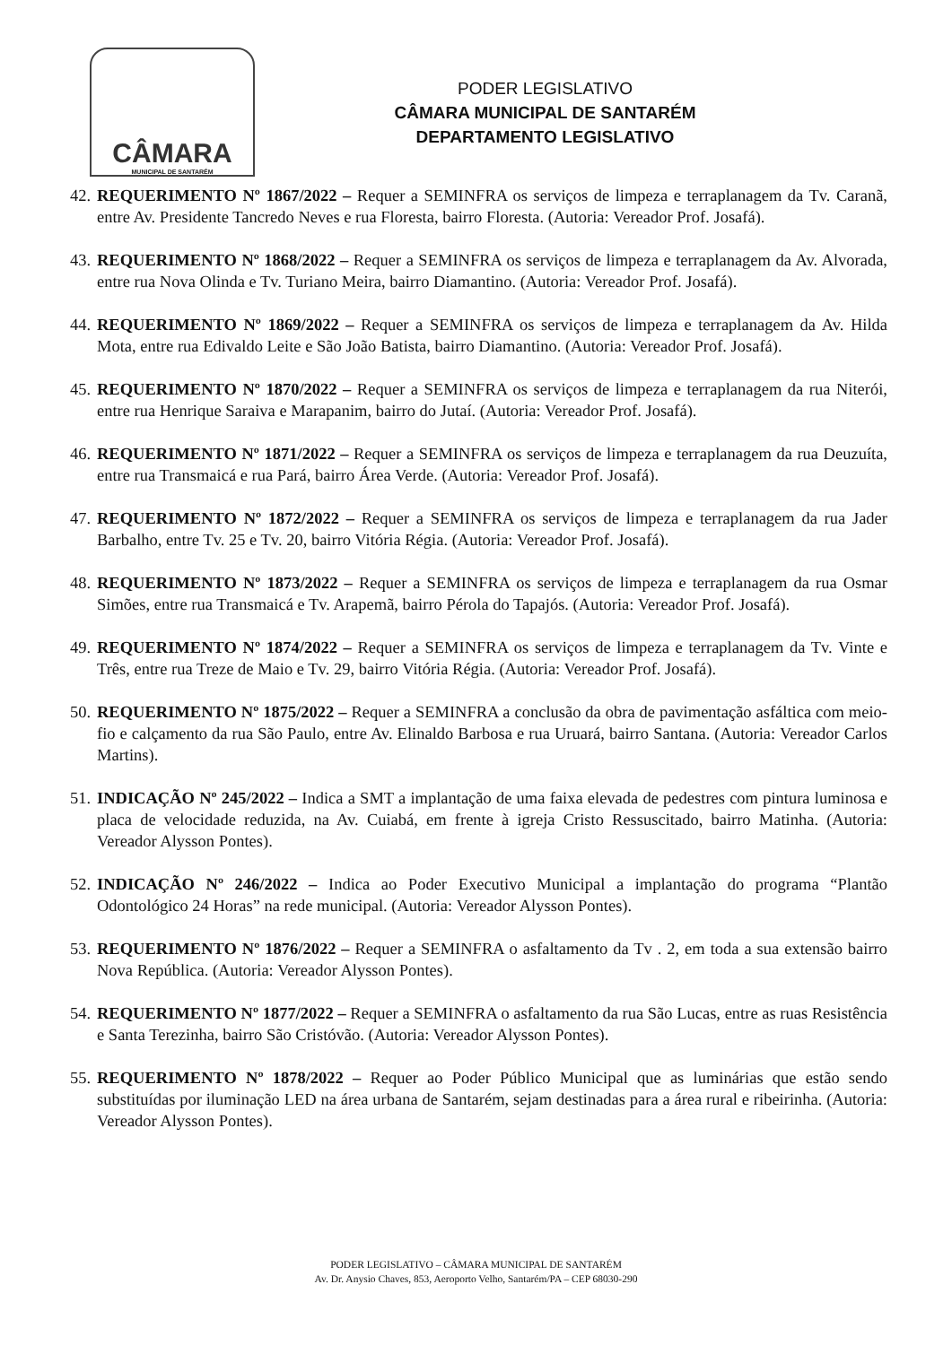CÂMARA
MUNICIPAL DE SANTARÉM
PODER LEGISLATIVO
CÂMARA MUNICIPAL DE SANTARÉM
DEPARTAMENTO LEGISLATIVO
42. REQUERIMENTO Nº 1867/2022 – Requer a SEMINFRA os serviços de limpeza e terraplanagem da Tv. Caranã, entre Av. Presidente Tancredo Neves e rua Floresta, bairro Floresta. (Autoria: Vereador Prof. Josafá).
43. REQUERIMENTO Nº 1868/2022 – Requer a SEMINFRA os serviços de limpeza e terraplanagem da Av. Alvorada, entre rua Nova Olinda e Tv. Turiano Meira, bairro Diamantino. (Autoria: Vereador Prof. Josafá).
44. REQUERIMENTO Nº 1869/2022 – Requer a SEMINFRA os serviços de limpeza e terraplanagem da Av. Hilda Mota, entre rua Edivaldo Leite e São João Batista, bairro Diamantino. (Autoria: Vereador Prof. Josafá).
45. REQUERIMENTO Nº 1870/2022 – Requer a SEMINFRA os serviços de limpeza e terraplanagem da rua Niterói, entre rua Henrique Saraiva e Marapanim, bairro do Jutaí. (Autoria: Vereador Prof. Josafá).
46. REQUERIMENTO Nº 1871/2022 – Requer a SEMINFRA os serviços de limpeza e terraplanagem da rua Deuzuíta, entre rua Transmaicá e rua Pará, bairro Área Verde. (Autoria: Vereador Prof. Josafá).
47. REQUERIMENTO Nº 1872/2022 – Requer a SEMINFRA os serviços de limpeza e terraplanagem da rua Jader Barbalho, entre Tv. 25 e Tv. 20, bairro Vitória Régia. (Autoria: Vereador Prof. Josafá).
48. REQUERIMENTO Nº 1873/2022 – Requer a SEMINFRA os serviços de limpeza e terraplanagem da rua Osmar Simões, entre rua Transmaicá e Tv. Arapemã, bairro Pérola do Tapajós. (Autoria: Vereador Prof. Josafá).
49. REQUERIMENTO Nº 1874/2022 – Requer a SEMINFRA os serviços de limpeza e terraplanagem da Tv. Vinte e Três, entre rua Treze de Maio e Tv. 29, bairro Vitória Régia. (Autoria: Vereador Prof. Josafá).
50. REQUERIMENTO Nº 1875/2022 – Requer a SEMINFRA a conclusão da obra de pavimentação asfáltica com meio-fio e calçamento da rua São Paulo, entre Av. Elinaldo Barbosa e rua Uruará, bairro Santana. (Autoria: Vereador Carlos Martins).
51. INDICAÇÃO Nº 245/2022 – Indica a SMT a implantação de uma faixa elevada de pedestres com pintura luminosa e placa de velocidade reduzida, na Av. Cuiabá, em frente à igreja Cristo Ressuscitado, bairro Matinha. (Autoria: Vereador Alysson Pontes).
52. INDICAÇÃO Nº 246/2022 – Indica ao Poder Executivo Municipal a implantação do programa “Plantão Odontológico 24 Horas” na rede municipal. (Autoria: Vereador Alysson Pontes).
53. REQUERIMENTO Nº 1876/2022 – Requer a SEMINFRA o asfaltamento da Tv . 2, em toda a sua extensão bairro Nova República. (Autoria: Vereador Alysson Pontes).
54. REQUERIMENTO Nº 1877/2022 – Requer a SEMINFRA o asfaltamento da rua São Lucas, entre as ruas Resistência e Santa Terezinha, bairro São Cristóvão. (Autoria: Vereador Alysson Pontes).
55. REQUERIMENTO Nº 1878/2022 – Requer ao Poder Público Municipal que as luminárias que estão sendo substituídas por iluminação LED na área urbana de Santarém, sejam destinadas para a área rural e ribeirinha. (Autoria: Vereador Alysson Pontes).
PODER LEGISLATIVO – CÂMARA MUNICIPAL DE SANTARÉM
Av. Dr. Anysio Chaves, 853, Aeroporto Velho, Santarém/PA – CEP 68030-290